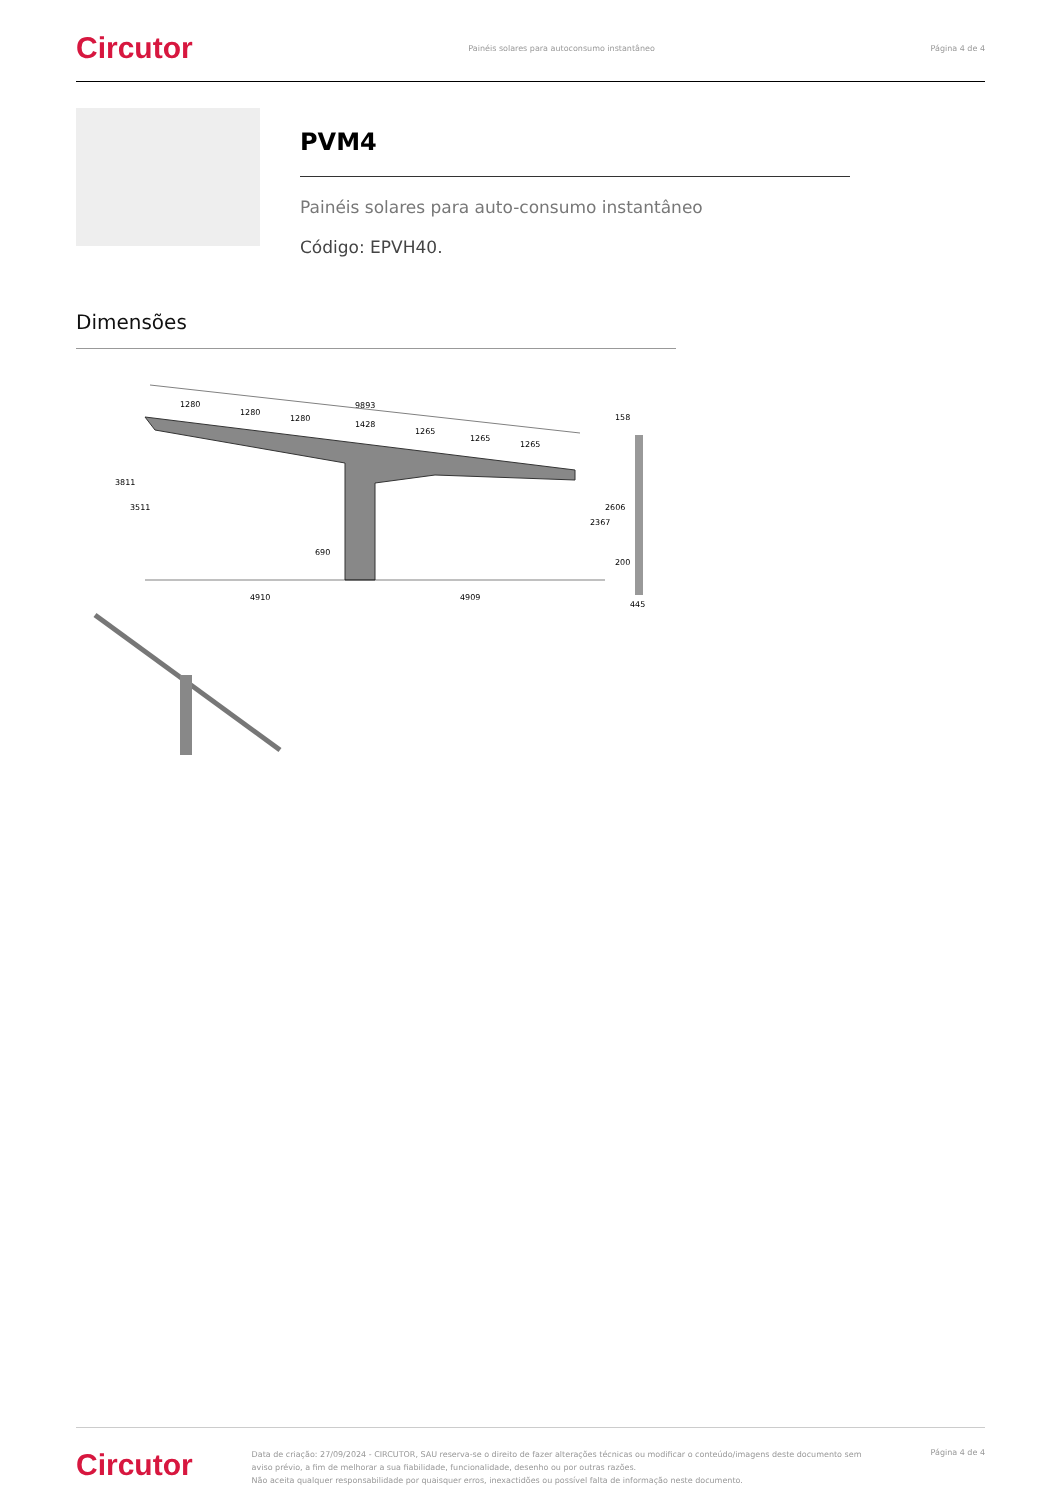Circutor Painéis solares para autoconsumo instantâneo Página 4 de 4
PVM4
Painéis solares para auto-consumo instantâneo
Código: EPVH40.
Dimensões
9893
1280
1280
1280
1428
1265
1265
1265
690
4910
4909
3811
3511
2367
2606
158
200
445
Circutor
Data de criação: 27/09/2024 - CIRCUTOR, SAU reserva-se o direito de fazer alterações técnicas ou modificar o conteúdo/imagens deste documento sem aviso prévio, a fim de melhorar a sua fiabilidade, funcionalidade, desenho ou por outras razões.
Não aceita qualquer responsabilidade por quaisquer erros, inexactidões ou possível falta de informação neste documento.
Página 4 de 4